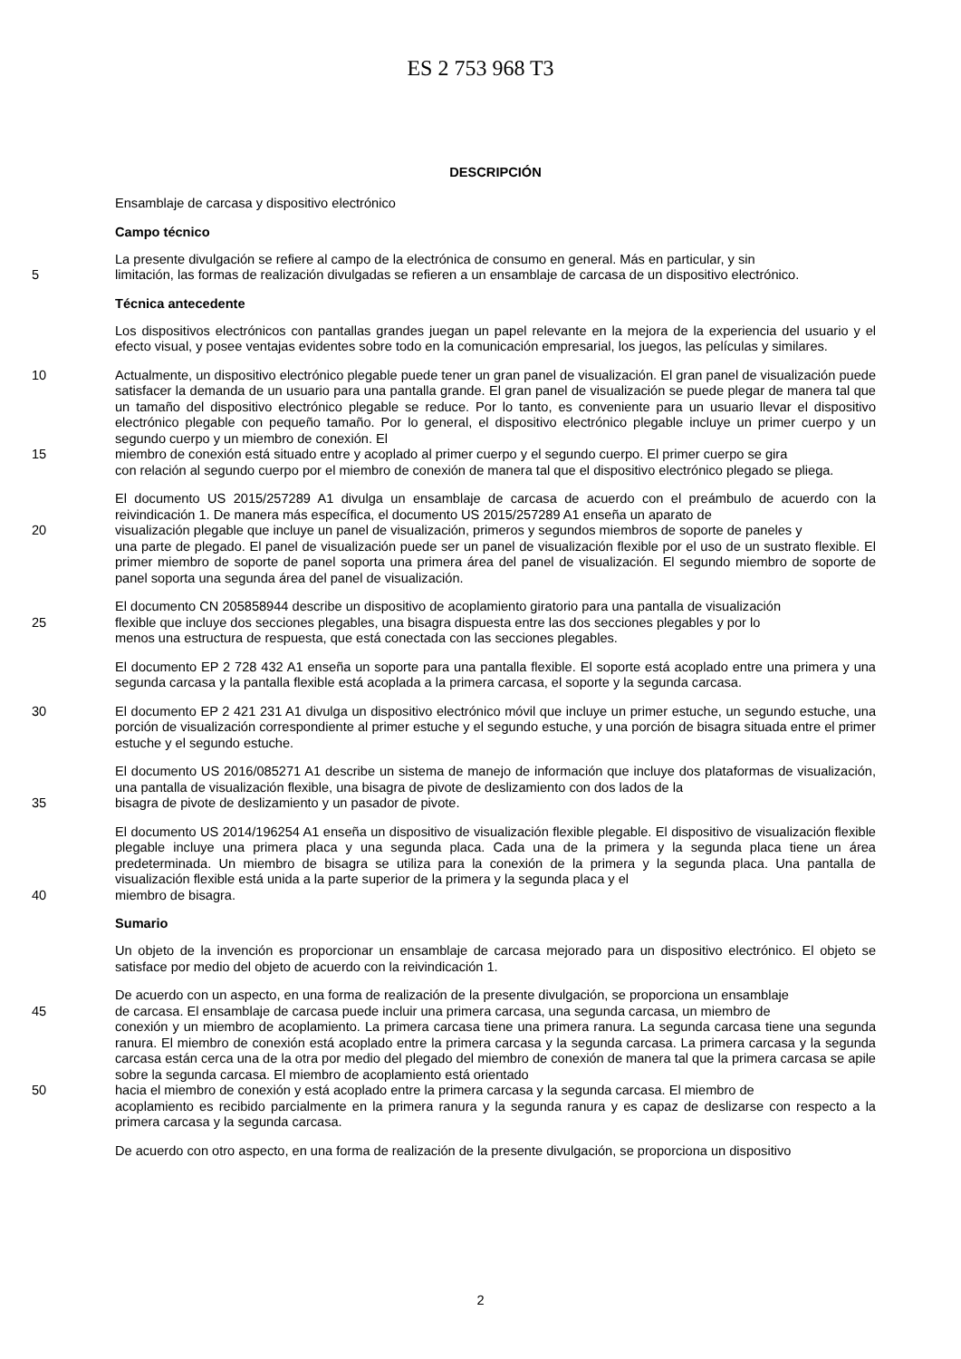ES 2 753 968 T3
DESCRIPCIÓN
Ensamblaje de carcasa y dispositivo electrónico
Campo técnico
La presente divulgación se refiere al campo de la electrónica de consumo en general. Más en particular, y sin
5 limitación, las formas de realización divulgadas se refieren a un ensamblaje de carcasa de un dispositivo electrónico.
Técnica antecedente
Los dispositivos electrónicos con pantallas grandes juegan un papel relevante en la mejora de la experiencia del usuario y el efecto visual, y posee ventajas evidentes sobre todo en la comunicación empresarial, los juegos, las películas y similares.
10 Actualmente, un dispositivo electrónico plegable puede tener un gran panel de visualización. El gran panel de visualización puede satisfacer la demanda de un usuario para una pantalla grande. El gran panel de visualización se puede plegar de manera tal que un tamaño del dispositivo electrónico plegable se reduce. Por lo tanto, es conveniente para un usuario llevar el dispositivo electrónico plegable con pequeño tamaño. Por lo general, el dispositivo electrónico plegable incluye un primer cuerpo y un segundo cuerpo y un miembro de conexión. El
15 miembro de conexión está situado entre y acoplado al primer cuerpo y el segundo cuerpo. El primer cuerpo se gira
con relación al segundo cuerpo por el miembro de conexión de manera tal que el dispositivo electrónico plegado se pliega.
El documento US 2015/257289 A1 divulga un ensamblaje de carcasa de acuerdo con el preámbulo de acuerdo con la reivindicación 1. De manera más específica, el documento US 2015/257289 A1 enseña un aparato de
20 visualización plegable que incluye un panel de visualización, primeros y segundos miembros de soporte de paneles y
una parte de plegado. El panel de visualización puede ser un panel de visualización flexible por el uso de un sustrato flexible. El primer miembro de soporte de panel soporta una primera área del panel de visualización. El segundo miembro de soporte de panel soporta una segunda área del panel de visualización.
El documento CN 205858944 describe un dispositivo de acoplamiento giratorio para una pantalla de visualización
25 flexible que incluye dos secciones plegables, una bisagra dispuesta entre las dos secciones plegables y por lo
menos una estructura de respuesta, que está conectada con las secciones plegables.
El documento EP 2 728 432 A1 enseña un soporte para una pantalla flexible. El soporte está acoplado entre una primera y una segunda carcasa y la pantalla flexible está acoplada a la primera carcasa, el soporte y la segunda carcasa.
30 El documento EP 2 421 231 A1 divulga un dispositivo electrónico móvil que incluye un primer estuche, un segundo estuche, una porción de visualización correspondiente al primer estuche y el segundo estuche, y una porción de bisagra situada entre el primer estuche y el segundo estuche.
El documento US 2016/085271 A1 describe un sistema de manejo de información que incluye dos plataformas de visualización, una pantalla de visualización flexible, una bisagra de pivote de deslizamiento con dos lados de la
35 bisagra de pivote de deslizamiento y un pasador de pivote.
El documento US 2014/196254 A1 enseña un dispositivo de visualización flexible plegable. El dispositivo de visualización flexible plegable incluye una primera placa y una segunda placa. Cada una de la primera y la segunda placa tiene un área predeterminada. Un miembro de bisagra se utiliza para la conexión de la primera y la segunda placa. Una pantalla de visualización flexible está unida a la parte superior de la primera y la segunda placa y el
40 miembro de bisagra.
Sumario
Un objeto de la invención es proporcionar un ensamblaje de carcasa mejorado para un dispositivo electrónico. El objeto se satisface por medio del objeto de acuerdo con la reivindicación 1.
De acuerdo con un aspecto, en una forma de realización de la presente divulgación, se proporciona un ensamblaje
45 de carcasa. El ensamblaje de carcasa puede incluir una primera carcasa, una segunda carcasa, un miembro de
conexión y un miembro de acoplamiento. La primera carcasa tiene una primera ranura. La segunda carcasa tiene una segunda ranura. El miembro de conexión está acoplado entre la primera carcasa y la segunda carcasa. La primera carcasa y la segunda carcasa están cerca una de la otra por medio del plegado del miembro de conexión de manera tal que la primera carcasa se apile sobre la segunda carcasa. El miembro de acoplamiento está orientado
50 hacia el miembro de conexión y está acoplado entre la primera carcasa y la segunda carcasa. El miembro de
acoplamiento es recibido parcialmente en la primera ranura y la segunda ranura y es capaz de deslizarse con respecto a la primera carcasa y la segunda carcasa.
De acuerdo con otro aspecto, en una forma de realización de la presente divulgación, se proporciona un dispositivo
2